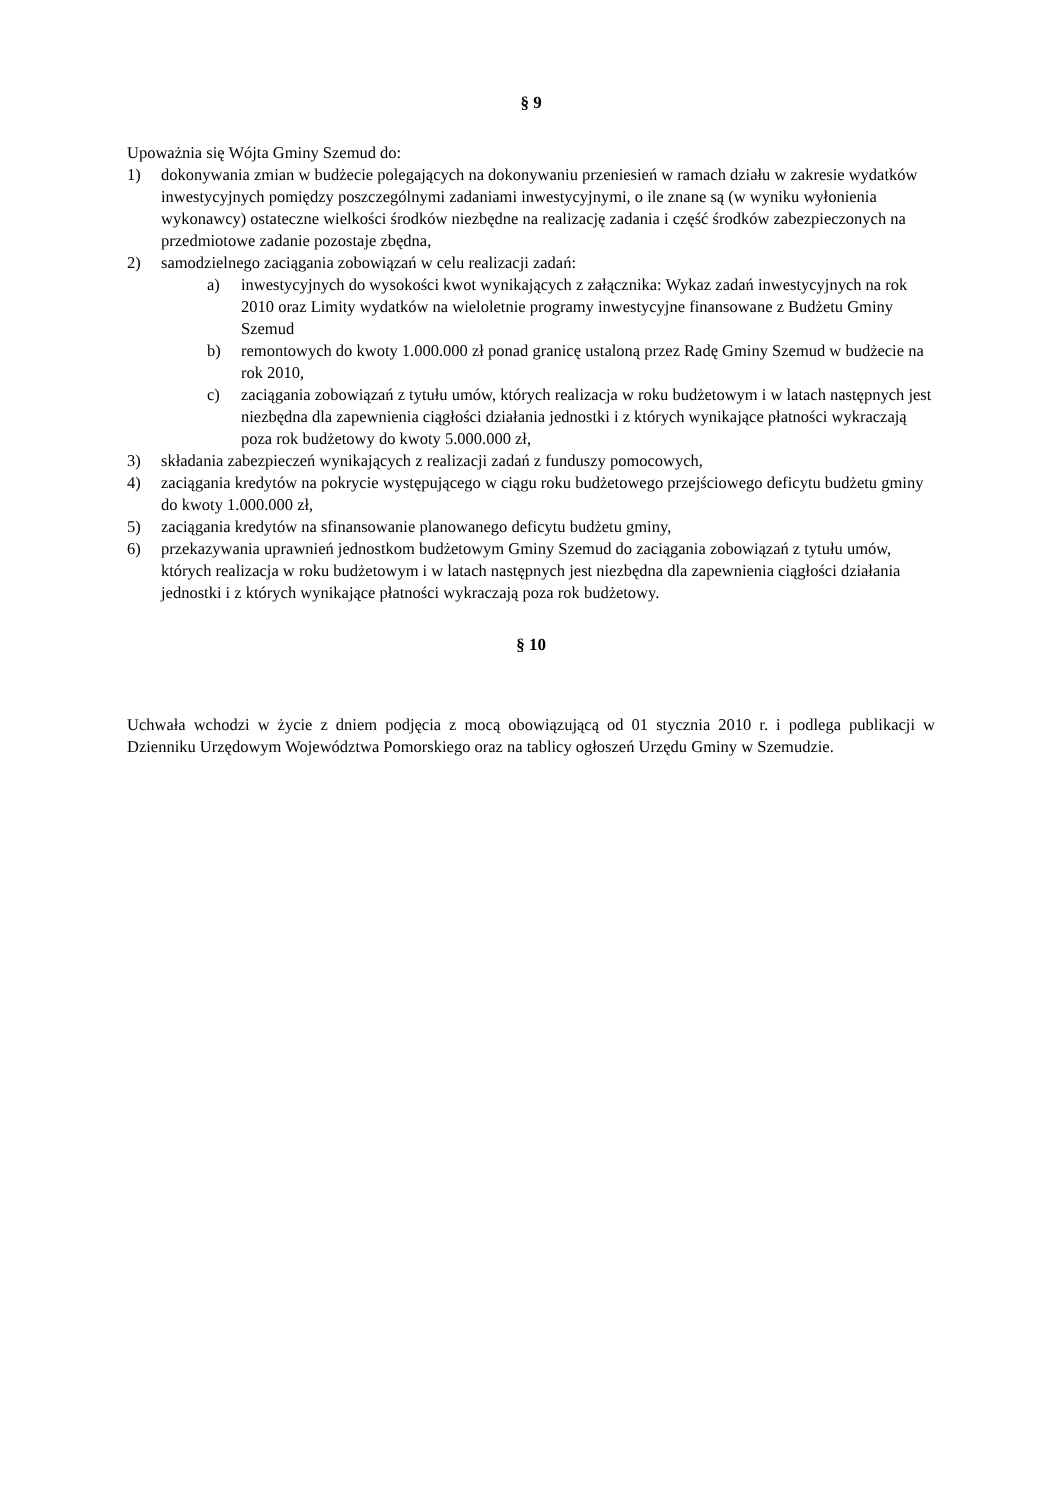§ 9
Upoważnia się Wójta Gminy Szemud do:
1) dokonywania zmian w budżecie polegających na dokonywaniu przeniesień w ramach działu w zakresie wydatków inwestycyjnych pomiędzy poszczególnymi zadaniami inwestycyjnymi, o ile znane są (w wyniku wyłonienia wykonawcy) ostateczne wielkości środków niezbędne na realizację zadania i część środków zabezpieczonych na przedmiotowe zadanie pozostaje zbędna,
2) samodzielnego zaciągania zobowiązań w celu realizacji zadań:
a) inwestycyjnych do wysokości kwot wynikających z załącznika: Wykaz zadań inwestycyjnych na rok 2010 oraz Limity wydatków na wieloletnie programy inwestycyjne finansowane z Budżetu Gminy Szemud
b) remontowych do kwoty 1.000.000 zł ponad granicę ustaloną przez Radę Gminy Szemud w budżecie na rok 2010,
c) zaciągania zobowiązań z tytułu umów, których realizacja w roku budżetowym i w latach następnych jest niezbędna dla zapewnienia ciągłości działania jednostki i z których wynikające płatności wykraczają poza rok budżetowy do kwoty 5.000.000 zł,
3) składania zabezpieczeń wynikających z realizacji zadań z funduszy pomocowych,
4) zaciągania kredytów na pokrycie występującego w ciągu roku budżetowego przejściowego deficytu budżetu gminy do kwoty 1.000.000 zł,
5) zaciągania kredytów na sfinansowanie planowanego deficytu budżetu gminy,
6) przekazywania uprawnień jednostkom budżetowym Gminy Szemud do zaciągania zobowiązań z tytułu umów, których realizacja w roku budżetowym i w latach następnych jest niezbędna dla zapewnienia ciągłości działania jednostki i z których wynikające płatności wykraczają poza rok budżetowy.
§ 10
Uchwała wchodzi w życie z dniem podjęcia z mocą obowiązującą od 01 stycznia 2010 r. i podlega publikacji w Dzienniku Urzędowym Województwa Pomorskiego oraz na tablicy ogłoszeń Urzędu Gminy w Szemudzie.